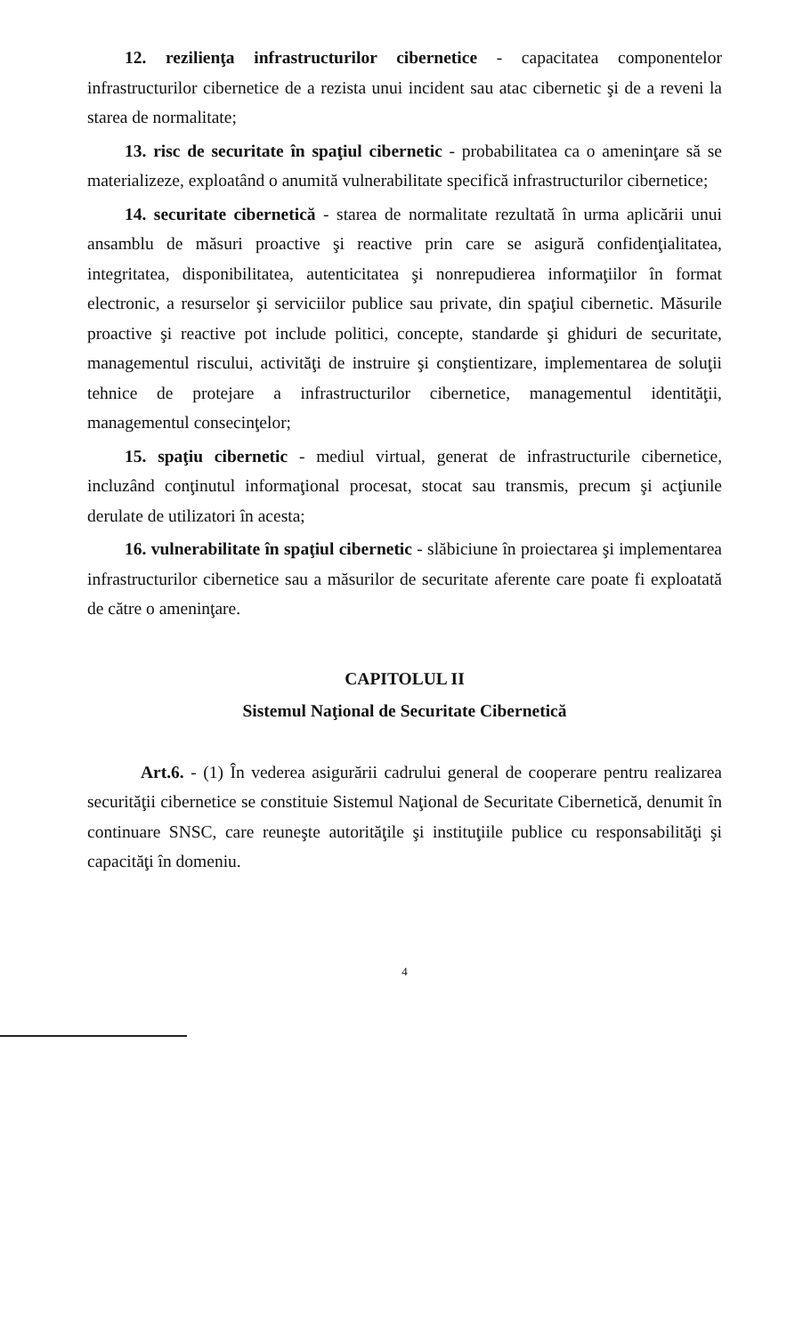12. rezilienţa infrastructurilor cibernetice - capacitatea componentelor infrastructurilor cibernetice de a rezista unui incident sau atac cibernetic şi de a reveni la starea de normalitate;
13. risc de securitate în spaţiul cibernetic - probabilitatea ca o ameninţare să se materializeze, exploatând o anumită vulnerabilitate specifică infrastructurilor cibernetice;
14. securitate cibernetică - starea de normalitate rezultată în urma aplicării unui ansamblu de măsuri proactive şi reactive prin care se asigură confidenţialitatea, integritatea, disponibilitatea, autenticitatea şi nonrepudierea informaţiilor în format electronic, a resurselor şi serviciilor publice sau private, din spaţiul cibernetic. Măsurile proactive şi reactive pot include politici, concepte, standarde şi ghiduri de securitate, managementul riscului, activităţi de instruire şi conştientizare, implementarea de soluţii tehnice de protejare a infrastructurilor cibernetice, managementul identităţii, managementul consecinţelor;
15. spaţiu cibernetic - mediul virtual, generat de infrastructurile cibernetice, incluzând conţinutul informaţional procesat, stocat sau transmis, precum şi acţiunile derulate de utilizatori în acesta;
16. vulnerabilitate în spaţiul cibernetic - slăbiciune în proiectarea şi implementarea infrastructurilor cibernetice sau a măsurilor de securitate aferente care poate fi exploatată de către o ameninţare.
CAPITOLUL II
Sistemul Naţional de Securitate Cibernetică
Art.6. - (1) În vederea asigurării cadrului general de cooperare pentru realizarea securităţii cibernetice se constituie Sistemul Naţional de Securitate Cibernetică, denumit în continuare SNSC, care reuneşte autorităţile şi instituţiile publice cu responsabilităţi şi capacităţi în domeniu.
4